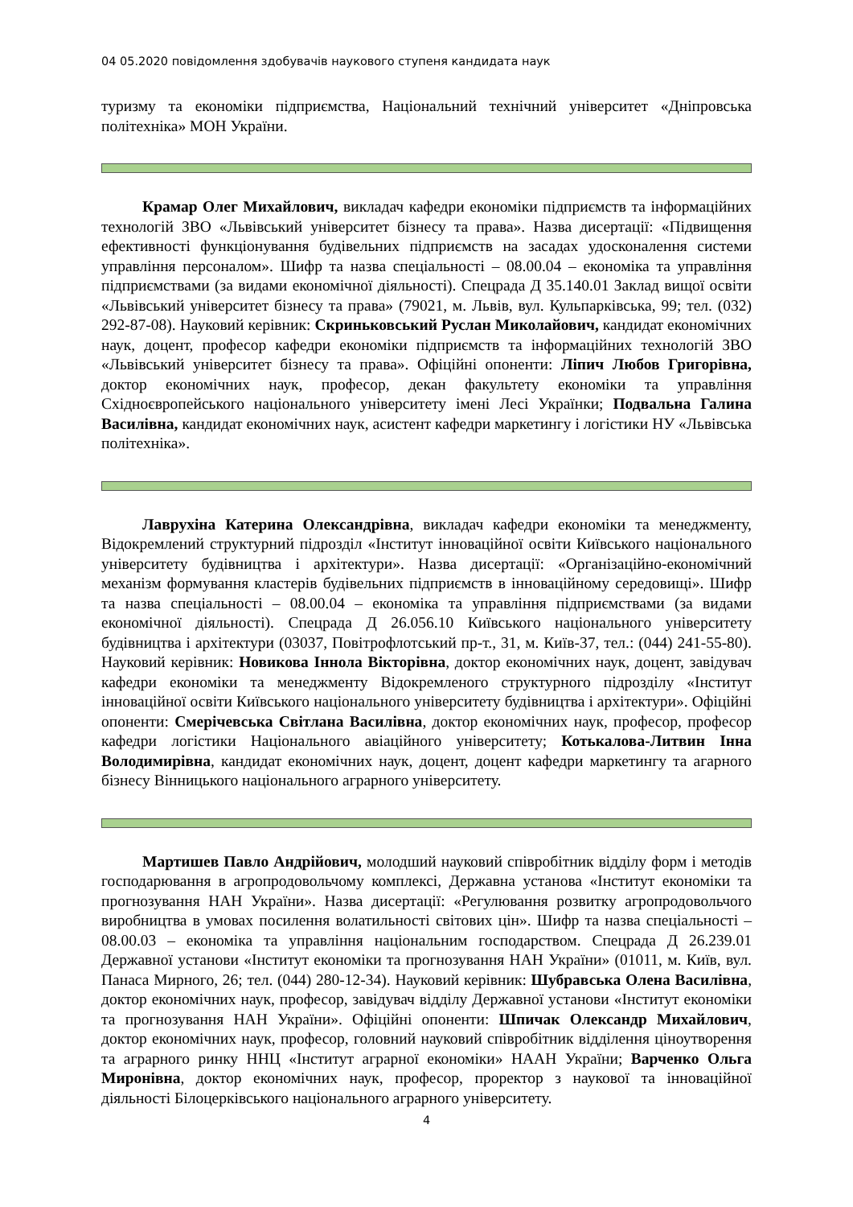04 05.2020 повідомлення здобувачів наукового ступеня кандидата наук
туризму та економіки підприємства, Національний технічний університет «Дніпровська політехніка» МОН України.
Крамар Олег Михайлович, викладач кафедри економіки підприємств та інформаційних технологій ЗВО «Львівський університет бізнесу та права». Назва дисертації: «Підвищення ефективності функціонування будівельних підприємств на засадах удосконалення системи управління персоналом». Шифр та назва спеціальності – 08.00.04 – економіка та управління підприємствами (за видами економічної діяльності). Спецрада Д 35.140.01 Заклад вищої освіти «Львівський університет бізнесу та права» (79021, м. Львів, вул. Кульпарківська, 99; тел. (032) 292-87-08). Науковий керівник: Скриньковський Руслан Миколайович, кандидат економічних наук, доцент, професор кафедри економіки підприємств та інформаційних технологій ЗВО «Львівський університет бізнесу та права». Офіційні опоненти: Ліпич Любов Григорівна, доктор економічних наук, професор, декан факультету економіки та управління Східноєвропейського національного університету імені Лесі Українки; Подвальна Галина Василівна, кандидат економічних наук, асистент кафедри маркетингу і логістики НУ «Львівська політехніка».
Лаврухіна Катерина Олександрівна, викладач кафедри економіки та менеджменту, Відокремлений структурний підрозділ «Інститут інноваційної освіти Київського національного університету будівництва і архітектури». Назва дисертації: «Організаційно-економічний механізм формування кластерів будівельних підприємств в інноваційному середовищі». Шифр та назва спеціальності – 08.00.04 – економіка та управління підприємствами (за видами економічної діяльності). Спецрада Д 26.056.10 Київського національного університету будівництва і архітектури (03037, Повітрофлотський пр-т., 31, м. Київ-37, тел.: (044) 241-55-80). Науковий керівник: Новикова Іннола Вікторівна, доктор економічних наук, доцент, завідувач кафедри економіки та менеджменту Відокремленого структурного підрозділу «Інститут інноваційної освіти Київського національного університету будівництва і архітектури». Офіційні опоненти: Смерічевська Світлана Василівна, доктор економічних наук, професор, професор кафедри логістики Національного авіаційного університету; Котькалова-Литвин Інна Володимирівна, кандидат економічних наук, доцент, доцент кафедри маркетингу та агарного бізнесу Вінницького національного аграрного університету.
Мартишев Павло Андрійович, молодший науковий співробітник відділу форм і методів господарювання в агропродовольчому комплексі, Державна установа «Інститут економіки та прогнозування НАН України». Назва дисертації: «Регулювання розвитку агропродовольчого виробництва в умовах посилення волатильності світових цін». Шифр та назва спеціальності – 08.00.03 – економіка та управління національним господарством. Спецрада Д 26.239.01 Державної установи «Інститут економіки та прогнозування НАН України» (01011, м. Київ, вул. Панаса Мирного, 26; тел. (044) 280-12-34). Науковий керівник: Шубравська Олена Василівна, доктор економічних наук, професор, завідувач відділу Державної установи «Інститут економіки та прогнозування НАН України». Офіційні опоненти: Шпичак Олександр Михайлович, доктор економічних наук, професор, головний науковий співробітник відділення ціноутворення та аграрного ринку ННЦ «Інститут аграрної економіки» НААН України; Варченко Ольга Миронівна, доктор економічних наук, професор, проректор з наукової та інноваційної діяльності Білоцерківського національного аграрного університету.
4